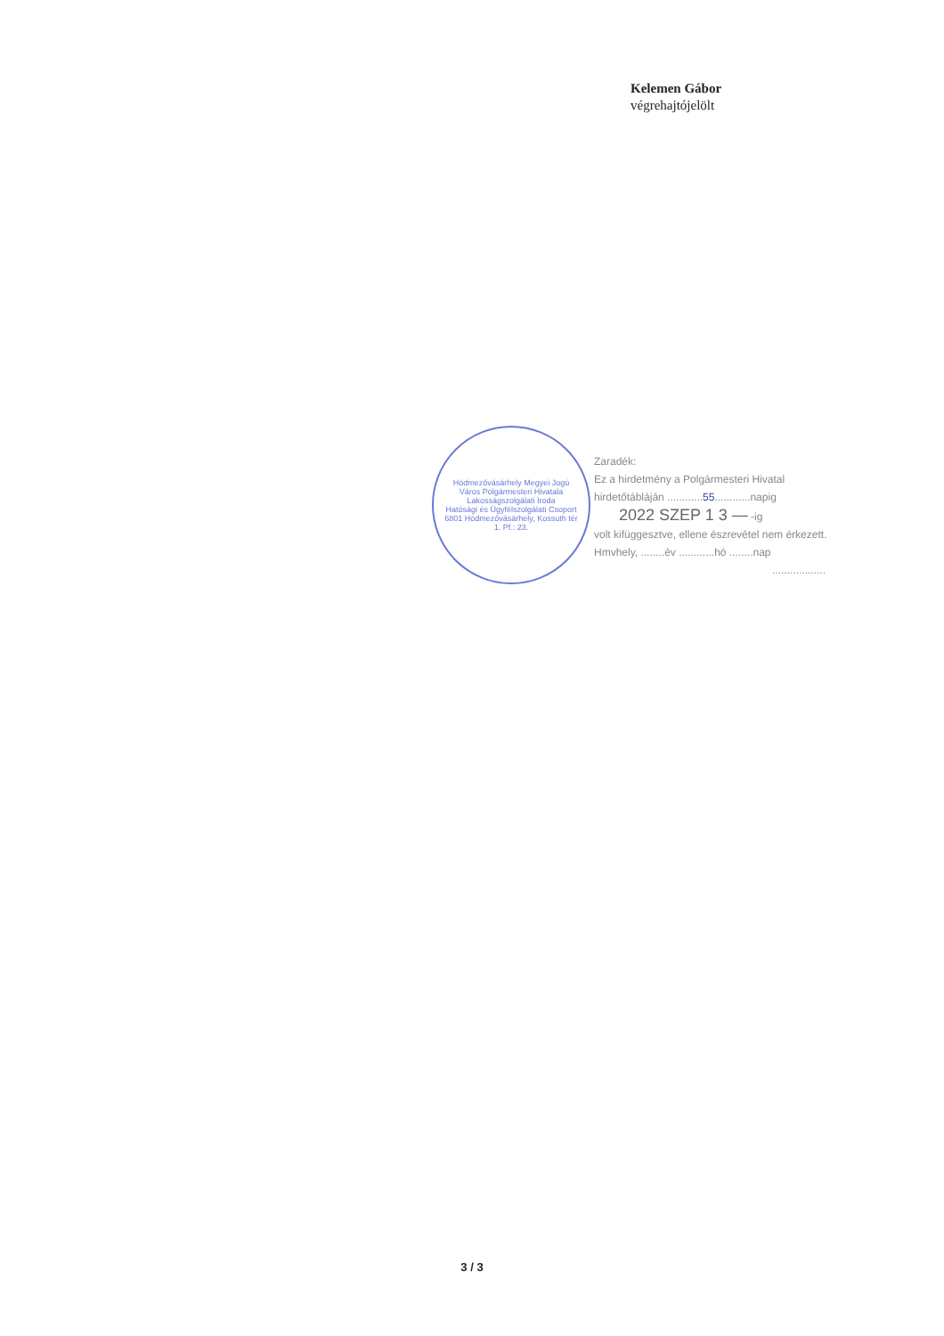Kelemen Gábor
végrehajtójelölt
Hódmezővásárhely Megyei Jogú Város Polgármesteri Hivatala
Lakosságszolgálati Iroda
Hatósági és Ügyfélszolgálati Csoport
6801 Hódmezővásárhely, Kossuth tér 1. Pf.: 23.
Zaradék:
Ez a hirdetmény a Polgármesteri Hivatal
hirdetőtábláján ............55............napig
2022 SZEP 1 3 — -ig
volt kifüggesztve, ellene észrevétel nem érkezett.
Hmvhely, ........év ............hó ........nap
..................
3 / 3